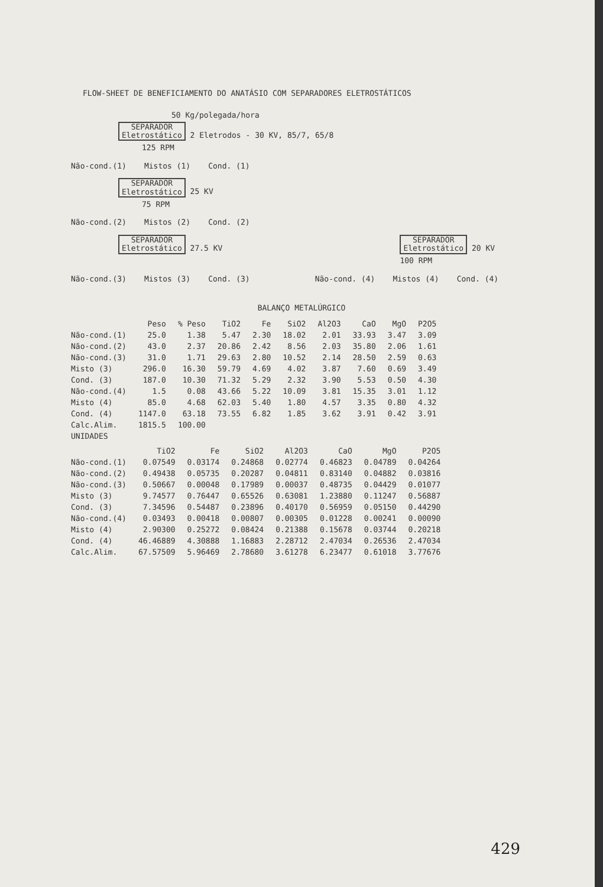FLOW-SHEET DE BENEFICIAMENTO DO ANATÁSIO COM SEPARADORES ELETROSTÁTICOS
50 Kg/polegada/hora
SEPARADOR
Eletrostático 2 Eletrodos - 30 KV, 85/7, 65/8
125 RPM
Não-cond.(1) Mistos (1) Cond. (1)
SEPARADOR
Eletrostático 25 KV
75 RPM
Não-cond.(2) Mistos (2) Cond. (2)
SEPARADOR
Eletrostático 27.5 KV SEPARADOR
Eletrostático 20 KV
100 RPM
Não-cond.(3) Mistos (3) Cond. (3) Não-cond. (4) Mistos (4) Cond. (4)
BALANÇO METALÚRGICO
| | Peso | % Peso | TiO2 | Fe | SiO2 | Al2O3 | CaO | MgO | P2O5 |
| --- | --- | --- | --- | --- | --- | --- | --- | --- | --- |
| Não-cond.(1) | 25.0 | 1.38 | 5.47 | 2.30 | 18.02 | 2.01 | 33.93 | 3.47 | 3.09 |
| Não-cond.(2) | 43.0 | 2.37 | 20.86 | 2.42 | 8.56 | 2.03 | 35.80 | 2.06 | 1.61 |
| Não-cond.(3) | 31.0 | 1.71 | 29.63 | 2.80 | 10.52 | 2.14 | 28.50 | 2.59 | 0.63 |
| Misto (3) | 296.0 | 16.30 | 59.79 | 4.69 | 4.02 | 3.87 | 7.60 | 0.69 | 3.49 |
| Cond. (3) | 187.0 | 10.30 | 71.32 | 5.29 | 2.32 | 3.90 | 5.53 | 0.50 | 4.30 |
| Não-cond.(4) | 1.5 | 0.08 | 43.66 | 5.22 | 10.09 | 3.81 | 15.35 | 3.01 | 1.12 |
| Misto (4) | 85.0 | 4.68 | 62.03 | 5.40 | 1.80 | 4.57 | 3.35 | 0.80 | 4.32 |
| Cond. (4) | 1147.0 | 63.18 | 73.55 | 6.82 | 1.85 | 3.62 | 3.91 | 0.42 | 3.91 |
| Calc.Alim. | 1815.5 | 100.00 | | | | | | | |
| UNIDADES | | | | | | | | | |
| | TiO2 | Fe | SiO2 | Al2O3 | CaO | MgO | P2O5 |
| --- | --- | --- | --- | --- | --- | --- | --- |
| Não-cond.(1) | 0.07549 | 0.03174 | 0.24868 | 0.02774 | 0.46823 | 0.04789 | 0.04264 |
| Não-cond.(2) | 0.49438 | 0.05735 | 0.20287 | 0.04811 | 0.83140 | 0.04882 | 0.03816 |
| Não-cond.(3) | 0.50667 | 0.00048 | 0.17989 | 0.00037 | 0.48735 | 0.04429 | 0.01077 |
| Misto (3) | 9.74577 | 0.76447 | 0.65526 | 0.63081 | 1.23880 | 0.11247 | 0.56887 |
| Cond. (3) | 7.34596 | 0.54487 | 0.23896 | 0.40170 | 0.56959 | 0.05150 | 0.44290 |
| Não-cond.(4) | 0.03493 | 0.00418 | 0.00807 | 0.00305 | 0.01228 | 0.00241 | 0.00090 |
| Misto (4) | 2.90300 | 0.25272 | 0.08424 | 0.21388 | 0.15678 | 0.03744 | 0.20218 |
| Cond. (4) | 46.46889 | 4.30888 | 1.16883 | 2.28712 | 2.47034 | 0.26536 | 2.47034 |
| Calc.Alim. | 67.57509 | 5.96469 | 2.78680 | 3.61278 | 6.23477 | 0.61018 | 3.77676 |
429